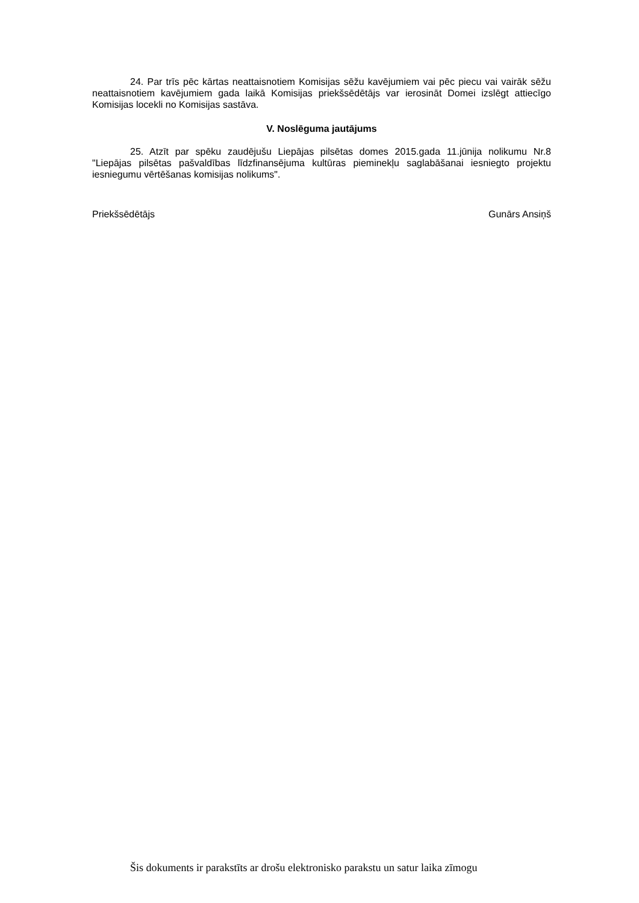24. Par trīs pēc kārtas neattaisnotiem Komisijas sēžu kavējumiem vai pēc piecu vai vairāk sēžu neattaisnotiem kavējumiem gada laikā Komisijas priekšsēdētājs var ierosināt Domei izslēgt attiecīgo Komisijas locekli no Komisijas sastāva.
V. Noslēguma jautājums
25. Atzīt par spēku zaudējušu Liepājas pilsētas domes 2015.gada 11.jūnija nolikumu Nr.8 "Liepājas pilsētas pašvaldības līdzfinansējuma kultūras pieminekļu saglabāšanai iesniegto projektu iesniegumu vērtēšanas komisijas nolikums".
Priekšsēdētājs Gunārs Ansiņš
Šis dokuments ir parakstīts ar drošu elektronisko parakstu un satur laika zīmogu